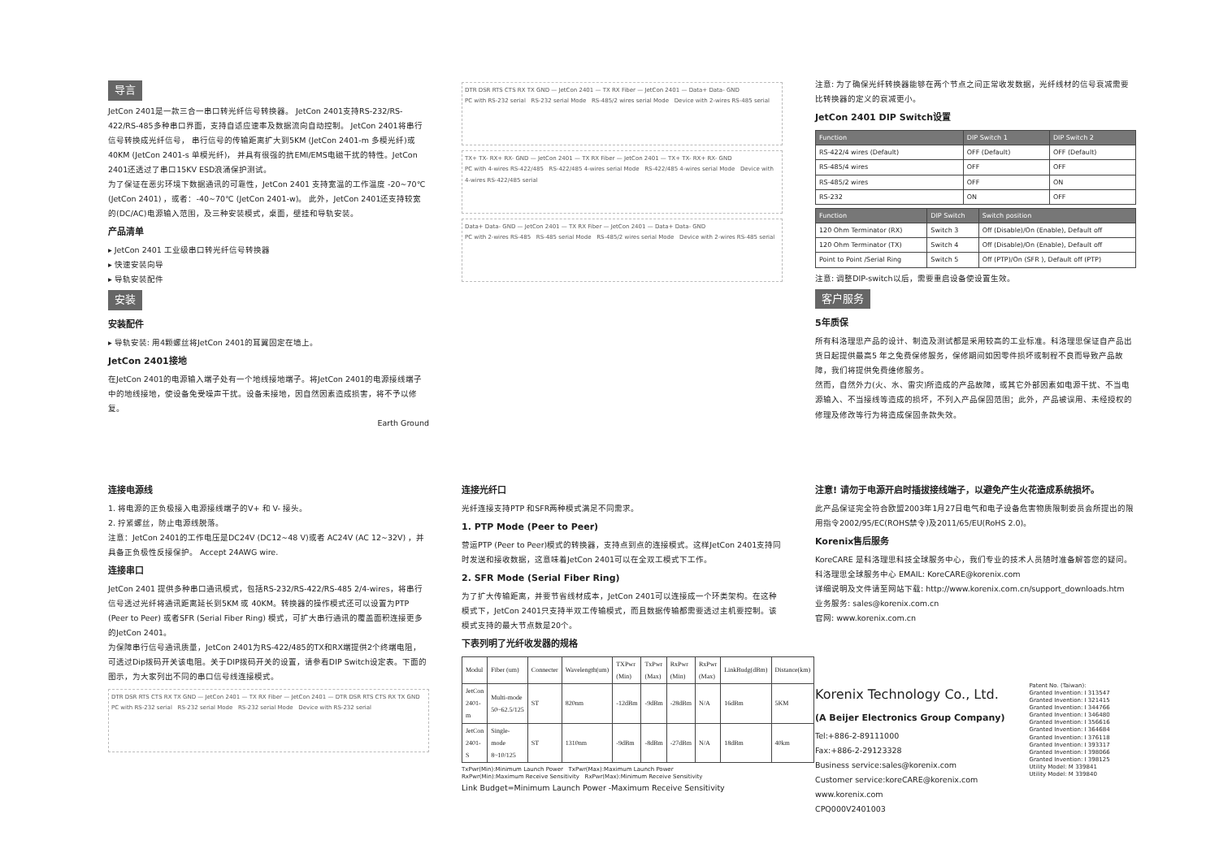导言
JetCon 2401是一款三合一串口转光纤信号转换器。 JetCon 2401支持RS-232/RS-422/RS-485多种串口界面，支持自适应速率及数据流向自动控制。 JetCon 2401将串行信号转换成光纤信号， 串行信号的传输距离扩大到5KM (JetCon 2401-m 多模光纤)或40KM (JetCon 2401-s 单模光纤)， 并具有很强的抗EMI/EMS电磁干扰的特性。JetCon 2401还透过了串口15KV ESD浪涌保护测试。
为了保证在恶劣环境下数据通讯的可靠性，JetCon 2401 支持宽温的工作温度 -20~70℃ (JetCon 2401) ，或者：-40~70℃ (JetCon 2401-w)。 此外，JetCon 2401还支持较宽的(DC/AC)电源输入范围，及三种安装模式，桌面，壁挂和导轨安装。
产品清单
▸ JetCon 2401 工业级串口转光纤信号转换器
▸ 快速安装向导
▸ 导轨安装配件
安装
安装配件
▸ 导轨安装: 用4颗螺丝将JetCon 2401的耳翼固定在墙上。
JetCon 2401接地
在JetCon 2401的电源输入端子处有一个地线接地端子。将JetCon 2401的电源接线端子中的地线接地，使设备免受噪声干扰。设备未接地，因自然因素造成损害，将不予以修复。
Earth Ground
DTR DSR RTS CTS RX TX GND — JetCon 2401 — TX RX Fiber — JetCon 2401 — Data+ Data- GND
PC with RS-232 serial RS-232 serial Mode RS-485/2 wires serial Mode Device with 2-wires RS-485 serial
TX+ TX- RX+ RX- GND — JetCon 2401 — TX RX Fiber — JetCon 2401 — TX+ TX- RX+ RX- GND
PC with 4-wires RS-422/485 RS-422/485 4-wires serial Mode RS-422/485 4-wires serial Mode Device with 4-wires RS-422/485 serial
Data+ Data- GND — JetCon 2401 — TX RX Fiber — JetCon 2401 — Data+ Data- GND
PC with 2-wires RS-485 RS-485 serial Mode RS-485/2 wires serial Mode Device with 2-wires RS-485 serial
注意: 为了确保光纤转换器能够在两个节点之间正常收发数据，光纤线材的信号衰减需要比转换器的定义的衰减更小。
JetCon 2401 DIP Switch设置
| Function | DIP Switch 1 | DIP Switch 2 |
| --- | --- | --- |
| RS-422/4 wires (Default) | OFF (Default) | OFF (Default) |
| RS-485/4 wires | OFF | OFF |
| RS-485/2 wires | OFF | ON |
| RS-232 | ON | OFF |
| Function | DIP Switch | Switch position |
| --- | --- | --- |
| 120 Ohm Terminator (RX) | Switch 3 | Off (Disable)/On (Enable), Default off |
| 120 Ohm Terminator (TX) | Switch 4 | Off (Disable)/On (Enable), Default off |
| Point to Point /Serial Ring | Switch 5 | Off (PTP)/On (SFR ), Default off (PTP) |
注意: 调整DIP-switch以后，需要重启设备使设置生效。
客户服务
5年质保
所有科洛理思产品的设计、制造及测试都是采用较高的工业标准。科洛理思保证自产品出货日起提供最高5 年之免费保修服务，保修期间如因零件损坏或制程不良而导致产品故障，我们将提供免费维修服务。
然而，自然外力(火、水、雷灾)所造成的产品故障，或其它外部因素如电源干扰、不当电源输入、不当接线等造成的损坏，不列入产品保固范围；此外，产品被误用、未经授权的修理及修改等行为将造成保固条款失效。
连接电源线
1. 将电源的正负极接入电源接线端子的V+ 和 V- 接头。
2. 拧紧螺丝，防止电源线脱落。
注意：JetCon 2401的工作电压是DC24V (DC12~48 V)或者 AC24V (AC 12~32V) ，并具备正负极性反接保护。 Accept 24AWG wire.
连接串口
JetCon 2401 提供多种串口通讯模式，包括RS-232/RS-422/RS-485 2/4-wires，将串行信号透过光纤将通讯距离延长到5KM 或 40KM。转换器的操作模式还可以设置为PTP (Peer to Peer) 或者SFR (Serial Fiber Ring) 模式，可扩大串行通讯的覆盖面积连接更多的JetCon 2401。
为保障串行信号通讯质量，JetCon 2401为RS-422/485的TX和RX端提供2个终端电阻，可透过Dip拨码开关该电阻。关于DIP拨码开关的设置，请参看DIP Switch设定表。下面的图示，为大家列出不同的串口信号线连接模式。
DTR DSR RTS CTS RX TX GND — JetCon 2401 — TX RX Fiber — JetCon 2401 — DTR DSR RTS CTS RX TX GND
PC with RS-232 serial RS-232 serial Mode RS-232 serial Mode Device with RS-232 serial
连接光纤口
光纤连接支持PTP 和SFR两种模式满足不同需求。
1. PTP Mode (Peer to Peer)
营运PTP (Peer to Peer)模式的转换器，支持点到点的连接模式。这样JetCon 2401支持同时发送和接收数据，这意味着JetCon 2401可以在全双工模式下工作。
2. SFR Mode (Serial Fiber Ring)
为了扩大传输距离，并要节省线材成本，JetCon 2401可以连接成一个环类架构。在这种模式下，JetCon 2401只支持半双工传输模式，而且数据传输都需要透过主机要控制。该模式支持的最大节点数是20个。
下表列明了光纤收发器的规格
| Modul | Fiber (um) | Connecter | Wavelength(um) | TXPwr (Min) | TxPwr (Max) | RxPwr (Min) | RxPwr (Max) | LinkBudg(dBm) | Distance(km) |
| JetCon 2401-m | Multi-mode 50~62.5/125 | ST | 820nm | -12dBm | -9dBm | -28dBm | N/A | 16dBm | 5KM |
| JetCon 2401-S | Single-mode 8~10/125 | ST | 1310nm | -9dBm | -8dBm | -27dBm | N/A | 18dBm | 40km |
TxPwr(Min):Minimum Launch Power TxPwr(Max):Maximum Launch Power
RxPwr(Min):Maximum Receive Sensitivity RxPwr(Max):Minimum Receive Sensitivity
Link Budget=Minimum Launch Power -Maximum Receive Sensitivity
注意! 请勿于电源开启时插拔接线端子，以避免产生火花造成系统损坏。
此产品保证完全符合欧盟2003年1月27日电气和电子设备危害物质限制委员会所提出的限用指令2002/95/EC(ROHS禁令)及2011/65/EU(RoHS 2.0)。
Korenix售后服务
KoreCARE 是科洛理思科技全球服务中心，我们专业的技术人员随时准备解答您的疑问。科洛理思全球服务中心 EMAIL: KoreCARE@korenix.com
详细说明及文件请至网站下载: http://www.korenix.com.cn/support_downloads.htm
业务服务: sales@korenix.com.cn
官网: www.korenix.com.cn
Korenix Technology Co., Ltd.
(A Beijer Electronics Group Company)
Tel:+886-2-89111000
Fax:+886-2-29123328
Business service:sales@korenix.com
Customer service:koreCARE@korenix.com
www.korenix.com
CPQ000V2401003
Patent No. (Taiwan):
Granted Invention: I 313547
Granted Invention: I 321415
Granted Invention: I 344766
Granted Invention: I 346480
Granted Invention: I 356616
Granted Invention: I 364684
Granted Invention: I 376118
Granted Invention: I 393317
Granted Invention: I 398066
Granted Invention: I 398125
Utility Model: M 339841
Utility Model: M 339840